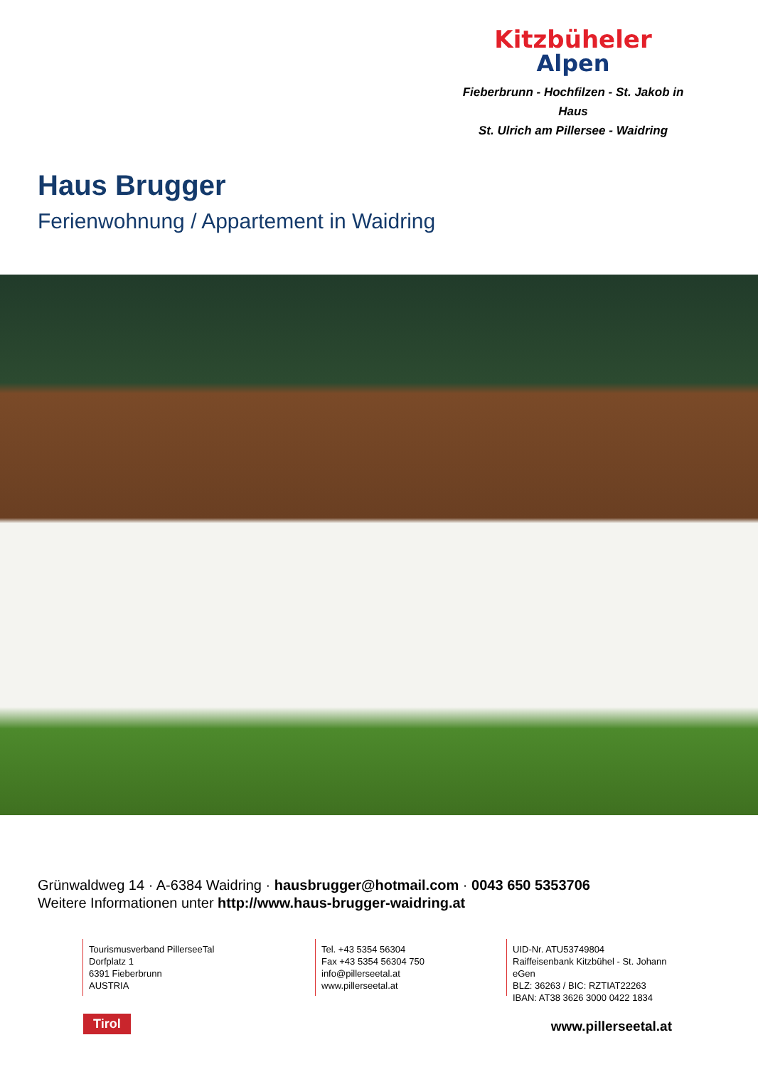Kitzbüheler
Alpen
Fieberbrunn - Hochfilzen - St. Jakob in Haus
St. Ulrich am Pillersee - Waidring
Haus Brugger
Ferienwohnung / Appartement in Waidring
Grünwaldweg 14 · A-6384 Waidring · hausbrugger@hotmail.com · 0043 650 5353706
Weitere Informationen unter http://www.haus-brugger-waidring.at
Tourismusverband PillerseeTal
Dorfplatz 1
6391 Fieberbrunn
AUSTRIA
Tel. +43 5354 56304
Fax +43 5354 56304 750
info@pillerseetal.at
www.pillerseetal.at
UID-Nr. ATU53749804
Raiffeisenbank Kitzbühel - St. Johann eGen
BLZ: 36263 / BIC: RZTIAT22263
IBAN: AT38 3626 3000 0422 1834
Tirol www.pillerseetal.at